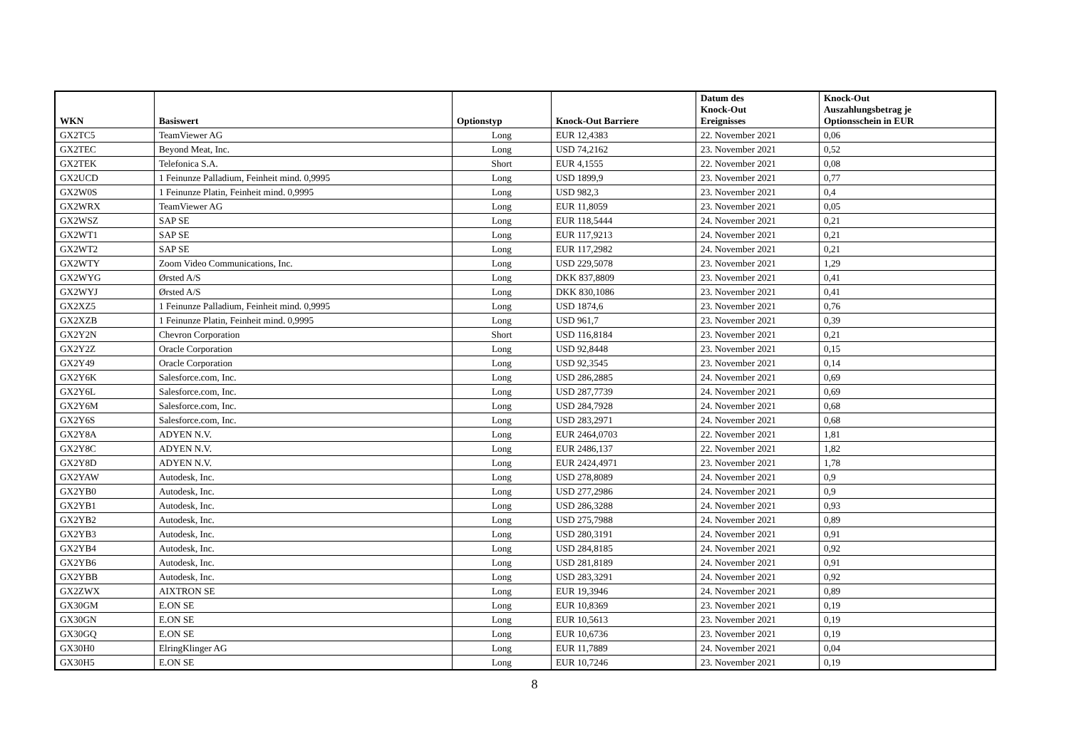| WKN | Basiswert | Optionstyp | Knock-Out Barriere | Datum des Knock-Out Ereignisses | Knock-Out Auszahlungsbetrag je Optionsschein in EUR |
| --- | --- | --- | --- | --- | --- |
| GX2TC5 | TeamViewer AG | Long | EUR 12,4383 | 22. November 2021 | 0,06 |
| GX2TEC | Beyond Meat, Inc. | Long | USD 74,2162 | 23. November 2021 | 0,52 |
| GX2TEK | Telefonica S.A. | Short | EUR 4,1555 | 22. November 2021 | 0,08 |
| GX2UCD | 1 Feinunze Palladium, Feinheit mind. 0,9995 | Long | USD 1899,9 | 23. November 2021 | 0,77 |
| GX2W0S | 1 Feinunze Platin, Feinheit mind. 0,9995 | Long | USD 982,3 | 23. November 2021 | 0,4 |
| GX2WRX | TeamViewer AG | Long | EUR 11,8059 | 23. November 2021 | 0,05 |
| GX2WSZ | SAP SE | Long | EUR 118,5444 | 24. November 2021 | 0,21 |
| GX2WT1 | SAP SE | Long | EUR 117,9213 | 24. November 2021 | 0,21 |
| GX2WT2 | SAP SE | Long | EUR 117,2982 | 24. November 2021 | 0,21 |
| GX2WTY | Zoom Video Communications, Inc. | Long | USD 229,5078 | 23. November 2021 | 1,29 |
| GX2WYG | Ørsted A/S | Long | DKK 837,8809 | 23. November 2021 | 0,41 |
| GX2WYJ | Ørsted A/S | Long | DKK 830,1086 | 23. November 2021 | 0,41 |
| GX2XZ5 | 1 Feinunze Palladium, Feinheit mind. 0,9995 | Long | USD 1874,6 | 23. November 2021 | 0,76 |
| GX2XZB | 1 Feinunze Platin, Feinheit mind. 0,9995 | Long | USD 961,7 | 23. November 2021 | 0,39 |
| GX2Y2N | Chevron Corporation | Short | USD 116,8184 | 23. November 2021 | 0,21 |
| GX2Y2Z | Oracle Corporation | Long | USD 92,8448 | 23. November 2021 | 0,15 |
| GX2Y49 | Oracle Corporation | Long | USD 92,3545 | 23. November 2021 | 0,14 |
| GX2Y6K | Salesforce.com, Inc. | Long | USD 286,2885 | 24. November 2021 | 0,69 |
| GX2Y6L | Salesforce.com, Inc. | Long | USD 287,7739 | 24. November 2021 | 0,69 |
| GX2Y6M | Salesforce.com, Inc. | Long | USD 284,7928 | 24. November 2021 | 0,68 |
| GX2Y6S | Salesforce.com, Inc. | Long | USD 283,2971 | 24. November 2021 | 0,68 |
| GX2Y8A | ADYEN N.V. | Long | EUR 2464,0703 | 22. November 2021 | 1,81 |
| GX2Y8C | ADYEN N.V. | Long | EUR 2486,137 | 22. November 2021 | 1,82 |
| GX2Y8D | ADYEN N.V. | Long | EUR 2424,4971 | 23. November 2021 | 1,78 |
| GX2YAW | Autodesk, Inc. | Long | USD 278,8089 | 24. November 2021 | 0,9 |
| GX2YB0 | Autodesk, Inc. | Long | USD 277,2986 | 24. November 2021 | 0,9 |
| GX2YB1 | Autodesk, Inc. | Long | USD 286,3288 | 24. November 2021 | 0,93 |
| GX2YB2 | Autodesk, Inc. | Long | USD 275,7988 | 24. November 2021 | 0,89 |
| GX2YB3 | Autodesk, Inc. | Long | USD 280,3191 | 24. November 2021 | 0,91 |
| GX2YB4 | Autodesk, Inc. | Long | USD 284,8185 | 24. November 2021 | 0,92 |
| GX2YB6 | Autodesk, Inc. | Long | USD 281,8189 | 24. November 2021 | 0,91 |
| GX2YBB | Autodesk, Inc. | Long | USD 283,3291 | 24. November 2021 | 0,92 |
| GX2ZWX | AIXTRON SE | Long | EUR 19,3946 | 24. November 2021 | 0,89 |
| GX30GM | E.ON SE | Long | EUR 10,8369 | 23. November 2021 | 0,19 |
| GX30GN | E.ON SE | Long | EUR 10,5613 | 23. November 2021 | 0,19 |
| GX30GQ | E.ON SE | Long | EUR 10,6736 | 23. November 2021 | 0,19 |
| GX30H0 | ElringKlinger AG | Long | EUR 11,7889 | 24. November 2021 | 0,04 |
| GX30H5 | E.ON SE | Long | EUR 10,7246 | 23. November 2021 | 0,19 |
8